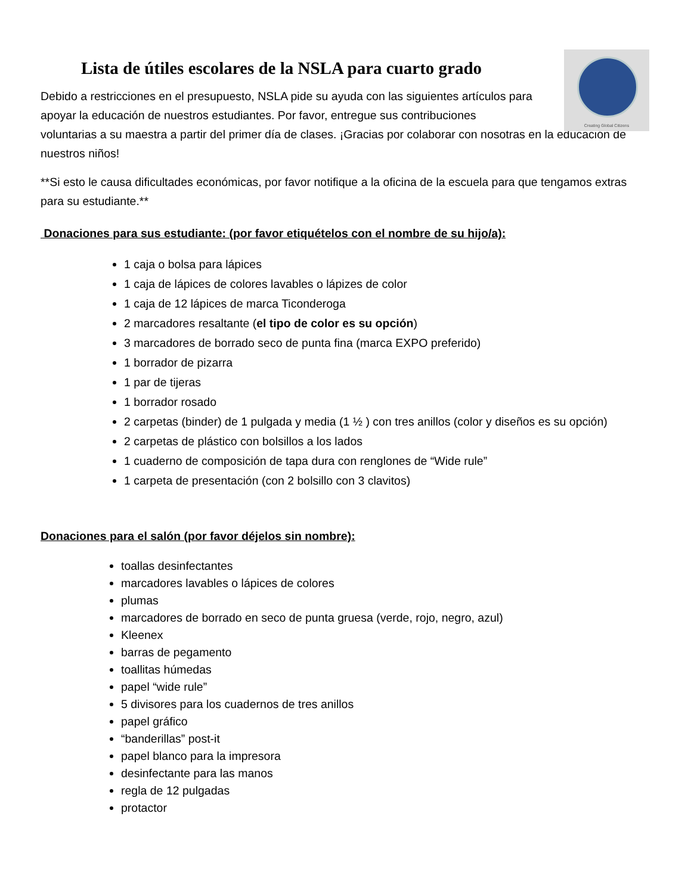Creating Global Citizens
Lista de útiles escolares de la NSLA para cuarto grado
Debido a restricciones en el presupuesto, NSLA pide su ayuda con las siguientes artículos para
apoyar la educación de nuestros estudiantes. Por favor, entregue sus contribuciones
voluntarias a su maestra a partir del primer día de clases. ¡Gracias por colaborar con nosotras en la educación de nuestros niños!
**Si esto le causa dificultades económicas, por favor notifique a la oficina de la escuela para que tengamos extras para su estudiante.**
Donaciones para sus estudiante: (por favor etiquételos con el nombre de su hijo/a):
1 caja o bolsa para lápices
1 caja de lápices de colores lavables o lápizes de color
1 caja de 12 lápices de marca Ticonderoga
2 marcadores resaltante (el tipo de color es su opción)
3 marcadores de borrado seco de punta fina (marca EXPO preferido)
1 borrador de pizarra
1 par de tijeras
1 borrador rosado
2 carpetas (binder) de 1 pulgada y media (1 ½ ) con tres anillos (color y diseños es su opción)
2 carpetas de plástico con bolsillos a los lados
1 cuaderno de composición de tapa dura con renglones de “Wide rule”
1 carpeta de presentación (con 2 bolsillo con 3 clavitos)
Donaciones para el salón (por favor déjelos sin nombre):
toallas desinfectantes
marcadores lavables o lápices de colores
plumas
marcadores de borrado en seco de punta gruesa (verde, rojo, negro, azul)
Kleenex
barras de pegamento
toallitas húmedas
papel “wide rule”
5 divisores para los cuadernos de tres anillos
papel gráfico
“banderillas” post-it
papel blanco para la impresora
desinfectante para las manos
regla de 12 pulgadas
protactor